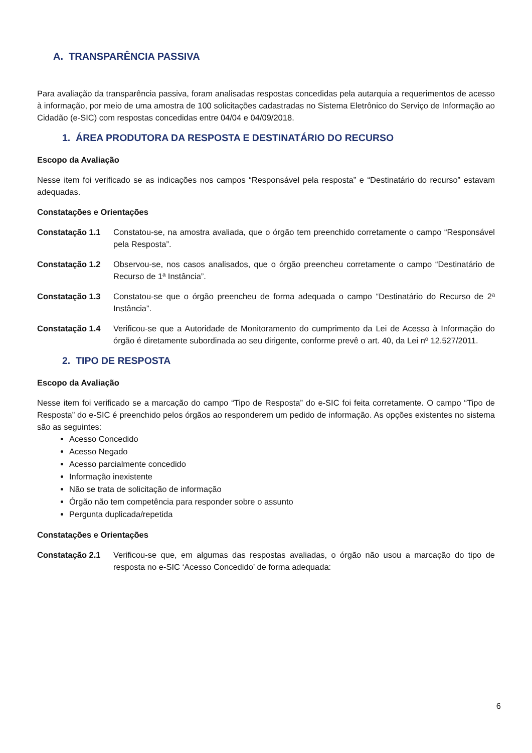A. TRANSPARÊNCIA PASSIVA
Para avaliação da transparência passiva, foram analisadas respostas concedidas pela autarquia a requerimentos de acesso à informação, por meio de uma amostra de 100 solicitações cadastradas no Sistema Eletrônico do Serviço de Informação ao Cidadão (e-SIC) com respostas concedidas entre 04/04 e 04/09/2018.
1. ÁREA PRODUTORA DA RESPOSTA E DESTINATÁRIO DO RECURSO
Escopo da Avaliação
Nesse item foi verificado se as indicações nos campos “Responsável pela resposta” e “Destinatário do recurso” estavam adequadas.
Constatações e Orientações
Constatação 1.1 Constatou-se, na amostra avaliada, que o órgão tem preenchido corretamente o campo “Responsável pela Resposta”.
Constatação 1.2 Observou-se, nos casos analisados, que o órgão preencheu corretamente o campo “Destinatário de Recurso de 1ª Instância”.
Constatação 1.3 Constatou-se que o órgão preencheu de forma adequada o campo “Destinatário do Recurso de 2ª Instância”.
Constatação 1.4 Verificou-se que a Autoridade de Monitoramento do cumprimento da Lei de Acesso à Informação do órgão é diretamente subordinada ao seu dirigente, conforme prevê o art. 40, da Lei nº 12.527/2011.
2. TIPO DE RESPOSTA
Escopo da Avaliação
Nesse item foi verificado se a marcação do campo “Tipo de Resposta” do e-SIC foi feita corretamente. O campo “Tipo de Resposta” do e-SIC é preenchido pelos órgãos ao responderem um pedido de informação. As opções existentes no sistema são as seguintes:
Acesso Concedido
Acesso Negado
Acesso parcialmente concedido
Informação inexistente
Não se trata de solicitação de informação
Órgão não tem competência para responder sobre o assunto
Pergunta duplicada/repetida
Constatações e Orientações
Constatação 2.1 Verificou-se que, em algumas das respostas avaliadas, o órgão não usou a marcação do tipo de resposta no e-SIC ‘Acesso Concedido’ de forma adequada:
6